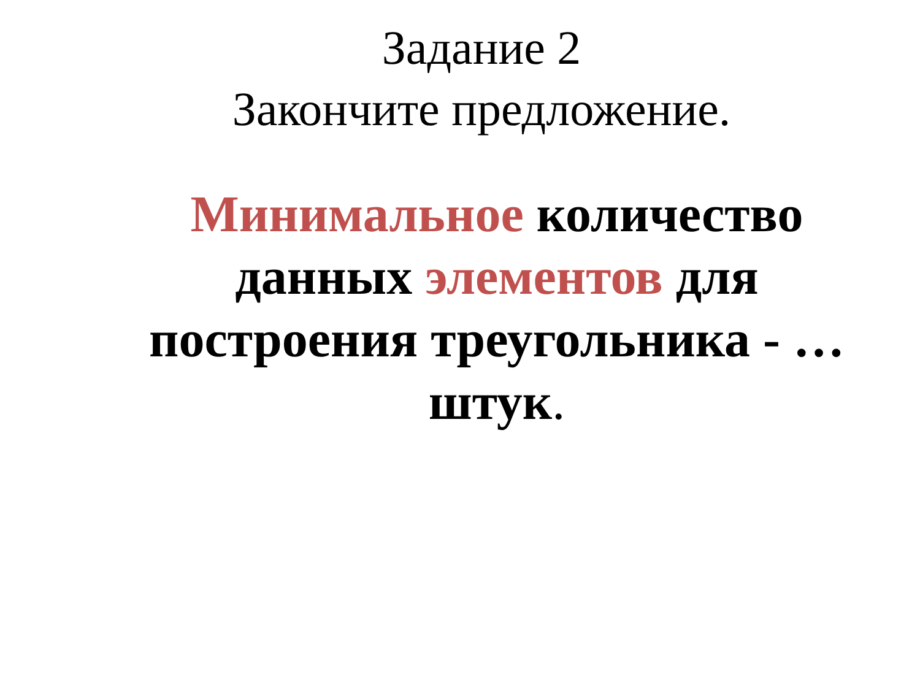Задание 2
Закончите предложение.
Минимальное количество данных элементов для построения треугольника - … штук.